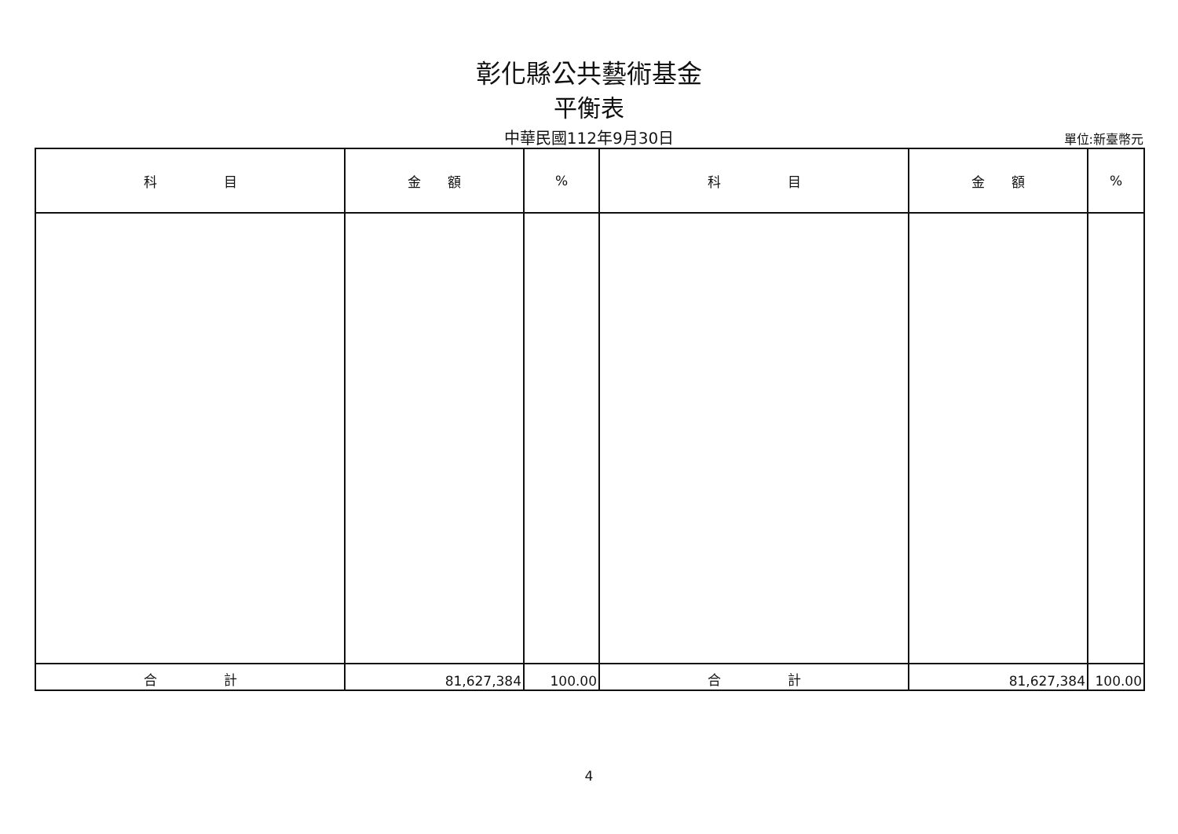彰化縣公共藝術基金
平衡表
中華民國112年9月30日
單位:新臺幣元
| 科 目 | 金 額 | % | 科 目 | 金 額 | % |
| --- | --- | --- | --- | --- | --- |
| 合 計 | 81,627,384 | 100.00 | 合 計 | 81,627,384 | 100.00 |
4